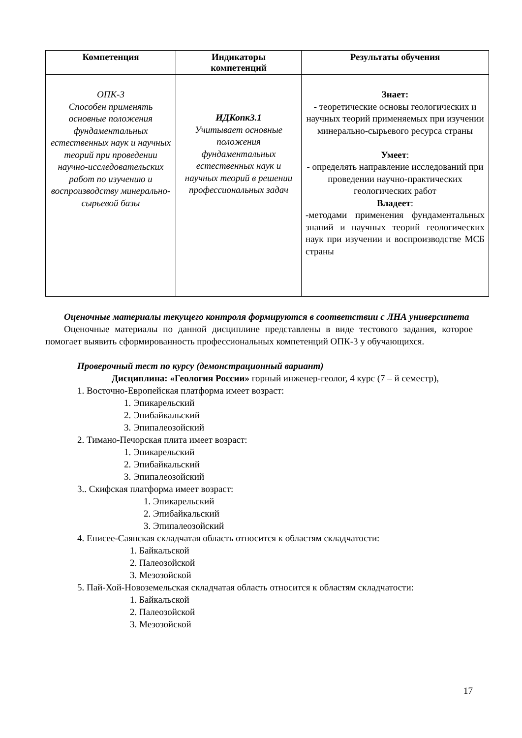| Компетенция | Индикаторы компетенций | Результаты обучения |
| --- | --- | --- |
| ОПК-3 Способен применять основные положения фундаментальных естественных наук и научных теорий при проведении научно-исследовательских работ по изучению и воспроизводству минерально-сырьевой базы | ИДКопк3.1 Учитывает основные положения фундаментальных естественных наук и научных теорий в решении профессиональных задач | Знает: - теоретические основы геологических и научных теорий применяемых при изучении минерально-сырьевого ресурса страны Умеет : - определять направление исследований при проведении научно-практических геологических работ Владеет : -методами применения фундаментальных знаний и научных теорий геологических наук при изучении и воспроизводстве МСБ страны |
Оценочные материалы текущего контроля формируются в соответствии с ЛНА университета
Оценочные материалы по данной дисциплине представлены в виде тестового задания, которое помогает выявить сформированность профессиональных компетенций ОПК-3 у обучающихся.
Проверочный тест по курсу (демонстрационный вариант)
Дисциплина: «Геология России» горный инженер-геолог, 4 курс (7 – й семестр),
1. Восточно-Европейская платформа имеет возраст:
1. Эпикарельский
2. Эпибайкальский
3. Эпипалеозойский
2. Тимано-Печорская плита имеет возраст:
1. Эпикарельский
2. Эпибайкальский
3. Эпипалеозойский
3.. Скифская платформа имеет возраст:
1. Эпикарельский
2. Эпибайкальский
3. Эпипалеозойский
4. Енисее-Саянская складчатая область относится к областям складчатости:
1. Байкальской
2. Палеозойской
3. Мезозойской
5. Пай-Хой-Новоземельская складчатая область относится к областям складчатости:
1. Байкальской
2. Палеозойской
3. Мезозойской
17